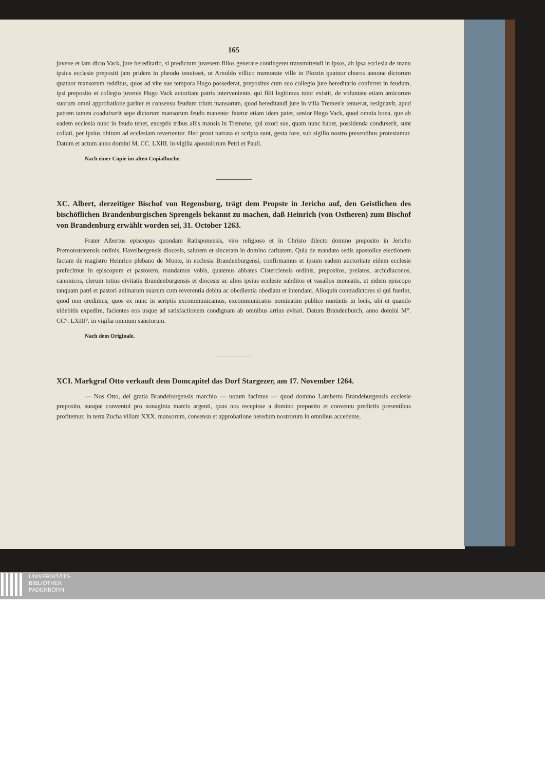165
juvene et iam dicto Vack, jure hereditario, si predictum juvenem filios generare contingeret transmittendi in ipsos, ab ipsa ecclesia de manu ipsius ecclesie prepositi jam pridem in pheodo tenuisset, ut Arnoldo villico memorate ville in Plotzin quatuor choros annone dictorum quatuor mansorum redditus, quos ad vite sue tempora Hugo possederat, prepositus cum suo collegio jure hereditario conferret in feudum, ipsi preposito et collegio juvenis Hugo Vack autoritate patris interveniente, qui filii legitimus tutor existit, de voluntate etiam amicorum suorum omni approbatione pariter et consensu feudum trium mansorum, quod hereditandi jure in villa Tremen'e tenuerat, resignavit, apud patrem tamen coaduixerit sepe dictorum mansorum feudo manente: fatetur etiam idem pater, senior Hugo Vack, quod omnia bona, que ab eadem ecclesia nunc in feudo tenet, exceptis tribus aliis mansis in Tremene, qui uxori sue, quam nunc habet, possidenda conduxerit, sunt collati, per ipsius obitum ad ecclesiam revertentur. Hec prout narrata et scripta sunt, gesta fore, sub sigillo nostro presentibus protestamur. Datum et actum anno domini M. CC. LXIII. in vigilia apostolorum Petri et Pauli.
Nach einer Copie im alten Copialbuche.
XC. Albert, derzeitiger Bischof von Regensburg, trägt dem Propste in Jericho auf, den Geistlichen des bischöflichen Brandenburgischen Sprengels bekannt zu machen, daß Heinrich (von Ostheren) zum Bischof von Brandenburg erwählt worden sei, 31. October 1263.
Frater Albertus episcopus quondam Ratisponensis, viro religioso et in Christo dilecto domino preposito in Jericho Premonstratensis ordinis, Havelbergensis diocesis, salutem et sinceram in domino caritatem. Quia de mandato sedis apostolice electionem factam de magistro Heinrico plebano de Monte, in ecclesia Brandenburgensi, confirmamus et ipsum eadem auctoritate eidem ecclesie prefecimus in episcopum et pastorem, mandamus vobis, quatenus abbates Cisterciensis ordinis, prepositos, prelatos, archidiaconos, canonicos, clerum totius civitatis Brandenburgensis et diocesis ac alios ipsius ecclesie subditos et vasallos moneatis, ut eidem episcopo tanquam patri et pastori animarum suarum cum reverentia debita ac obedientia obediant et intendant. Alioquin contradictores si qui fuerint, quod non credimus, quos ex nunc in scriptis excommunicamus, excommunicatos nominatim publice nuntietis in locis, ubi et quando uidebitis expedire, facientes eos usque ad satisfactionem condignam ab omnibus artius evitari. Datum Brandenburch, anno domini M°. CC°. LXIII°. in vigilia omnium sanctorum.
Nach dem Originale.
XCI. Markgraf Otto verkauft dem Domcapitel das Dorf Stargezer, am 17. November 1264.
— Nos Otto, dei gratia Brandeburgensis marchio — notum facimus — quod domino Lamberto Brandeburgensis ecclesie preposito, suoque conventui pro nonaginta marcis argenti, quas nos recepisse a domino preposito et conventu predictis presentibus profitemur, in terra Zucha villam XXX. mansorum, consensu et approbatione heredum nostrorum in omnibus accedente,
UNIVERSITÄTS-
BIBLIOTHEK
PADERBORN